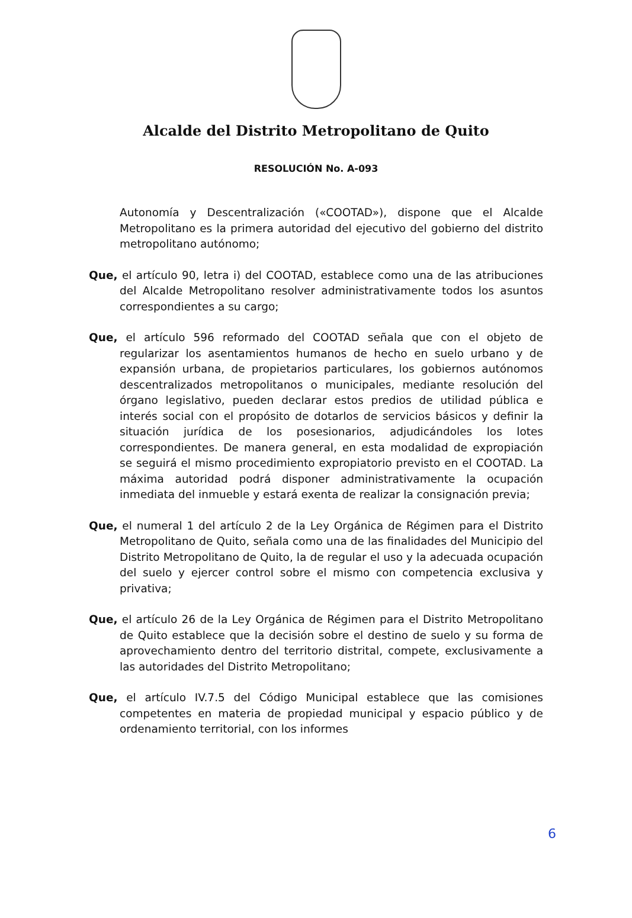Alcalde del Distrito Metropolitano de Quito
RESOLUCIÓN No. A-093
Autonomía y Descentralización («COOTAD»), dispone que el Alcalde Metropolitano es la primera autoridad del ejecutivo del gobierno del distrito metropolitano autónomo;
Que, el artículo 90, letra i) del COOTAD, establece como una de las atribuciones del Alcalde Metropolitano resolver administrativamente todos los asuntos correspondientes a su cargo;
Que, el artículo 596 reformado del COOTAD señala que con el objeto de regularizar los asentamientos humanos de hecho en suelo urbano y de expansión urbana, de propietarios particulares, los gobiernos autónomos descentralizados metropolitanos o municipales, mediante resolución del órgano legislativo, pueden declarar estos predios de utilidad pública e interés social con el propósito de dotarlos de servicios básicos y definir la situación jurídica de los posesionarios, adjudicándoles los lotes correspondientes. De manera general, en esta modalidad de expropiación se seguirá el mismo procedimiento expropiatorio previsto en el COOTAD. La máxima autoridad podrá disponer administrativamente la ocupación inmediata del inmueble y estará exenta de realizar la consignación previa;
Que, el numeral 1 del artículo 2 de la Ley Orgánica de Régimen para el Distrito Metropolitano de Quito, señala como una de las finalidades del Municipio del Distrito Metropolitano de Quito, la de regular el uso y la adecuada ocupación del suelo y ejercer control sobre el mismo con competencia exclusiva y privativa;
Que, el artículo 26 de la Ley Orgánica de Régimen para el Distrito Metropolitano de Quito establece que la decisión sobre el destino de suelo y su forma de aprovechamiento dentro del territorio distrital, compete, exclusivamente a las autoridades del Distrito Metropolitano;
Que, el artículo IV.7.5 del Código Municipal establece que las comisiones competentes en materia de propiedad municipal y espacio público y de ordenamiento territorial, con los informes
6